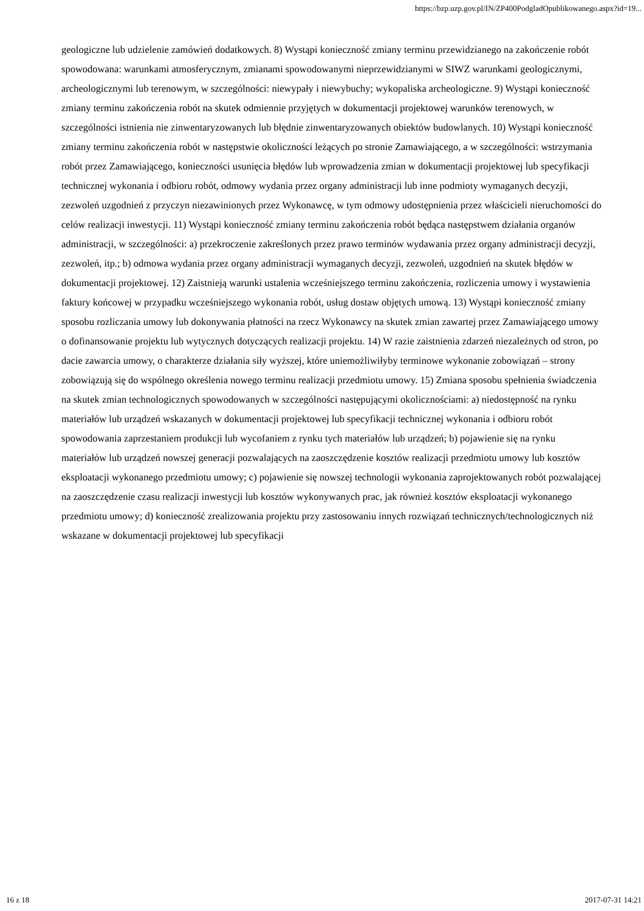https://bzp.uzp.gov.pl/IN/ZP400PodgladOpublikowanego.aspx?id=19...
geologiczne lub udzielenie zamówień dodatkowych. 8) Wystąpi konieczność zmiany terminu przewidzianego na zakończenie robót spowodowana: warunkami atmosferycznym, zmianami spowodowanymi nieprzewidzianymi w SIWZ warunkami geologicznymi, archeologicznymi lub terenowym, w szczególności: niewypały i niewybuchy; wykopaliska archeologiczne. 9) Wystąpi konieczność zmiany terminu zakończenia robót na skutek odmiennie przyjętych w dokumentacji projektowej warunków terenowych, w szczególności istnienia nie zinwentaryzowanych lub błędnie zinwentaryzowanych obiektów budowlanych. 10) Wystąpi konieczność zmiany terminu zakończenia robót w następstwie okoliczności leżących po stronie Zamawiającego, a w szczególności: wstrzymania robót przez Zamawiającego, konieczności usunięcia błędów lub wprowadzenia zmian w dokumentacji projektowej lub specyfikacji technicznej wykonania i odbioru robót, odmowy wydania przez organy administracji lub inne podmioty wymaganych decyzji, zezwoleń uzgodnień z przyczyn niezawinionych przez Wykonawcę, w tym odmowy udostępnienia przez właścicieli nieruchomości do celów realizacji inwestycji. 11) Wystąpi konieczność zmiany terminu zakończenia robót będąca następstwem działania organów administracji, w szczególności: a) przekroczenie zakreślonych przez prawo terminów wydawania przez organy administracji decyzji, zezwoleń, itp.; b) odmowa wydania przez organy administracji wymaganych decyzji, zezwoleń, uzgodnień na skutek błędów w dokumentacji projektowej. 12) Zaistnieją warunki ustalenia wcześniejszego terminu zakończenia, rozliczenia umowy i wystawienia faktury końcowej w przypadku wcześniejszego wykonania robót, usług dostaw objętych umową. 13) Wystąpi konieczność zmiany sposobu rozliczania umowy lub dokonywania płatności na rzecz Wykonawcy na skutek zmian zawartej przez Zamawiającego umowy o dofinansowanie projektu lub wytycznych dotyczących realizacji projektu. 14) W razie zaistnienia zdarzeń niezależnych od stron, po dacie zawarcia umowy, o charakterze działania siły wyższej, które uniemożliwiłyby terminowe wykonanie zobowiązań – strony zobowiązują się do wspólnego określenia nowego terminu realizacji przedmiotu umowy. 15) Zmiana sposobu spełnienia świadczenia na skutek zmian technologicznych spowodowanych w szczególności następującymi okolicznościami: a) niedostępność na rynku materiałów lub urządzeń wskazanych w dokumentacji projektowej lub specyfikacji technicznej wykonania i odbioru robót spowodowania zaprzestaniem produkcji lub wycofaniem z rynku tych materiałów lub urządzeń; b) pojawienie się na rynku materiałów lub urządzeń nowszej generacji pozwalających na zaoszczędzenie kosztów realizacji przedmiotu umowy lub kosztów eksploatacji wykonanego przedmiotu umowy; c) pojawienie się nowszej technologii wykonania zaprojektowanych robót pozwalającej na zaoszczędzenie czasu realizacji inwestycji lub kosztów wykonywanych prac, jak również kosztów eksploatacji wykonanego przedmiotu umowy; d) konieczność zrealizowania projektu przy zastosowaniu innych rozwiązań technicznych/technologicznych niż wskazane w dokumentacji projektowej lub specyfikacji
16 z 18 2017-07-31 14:21